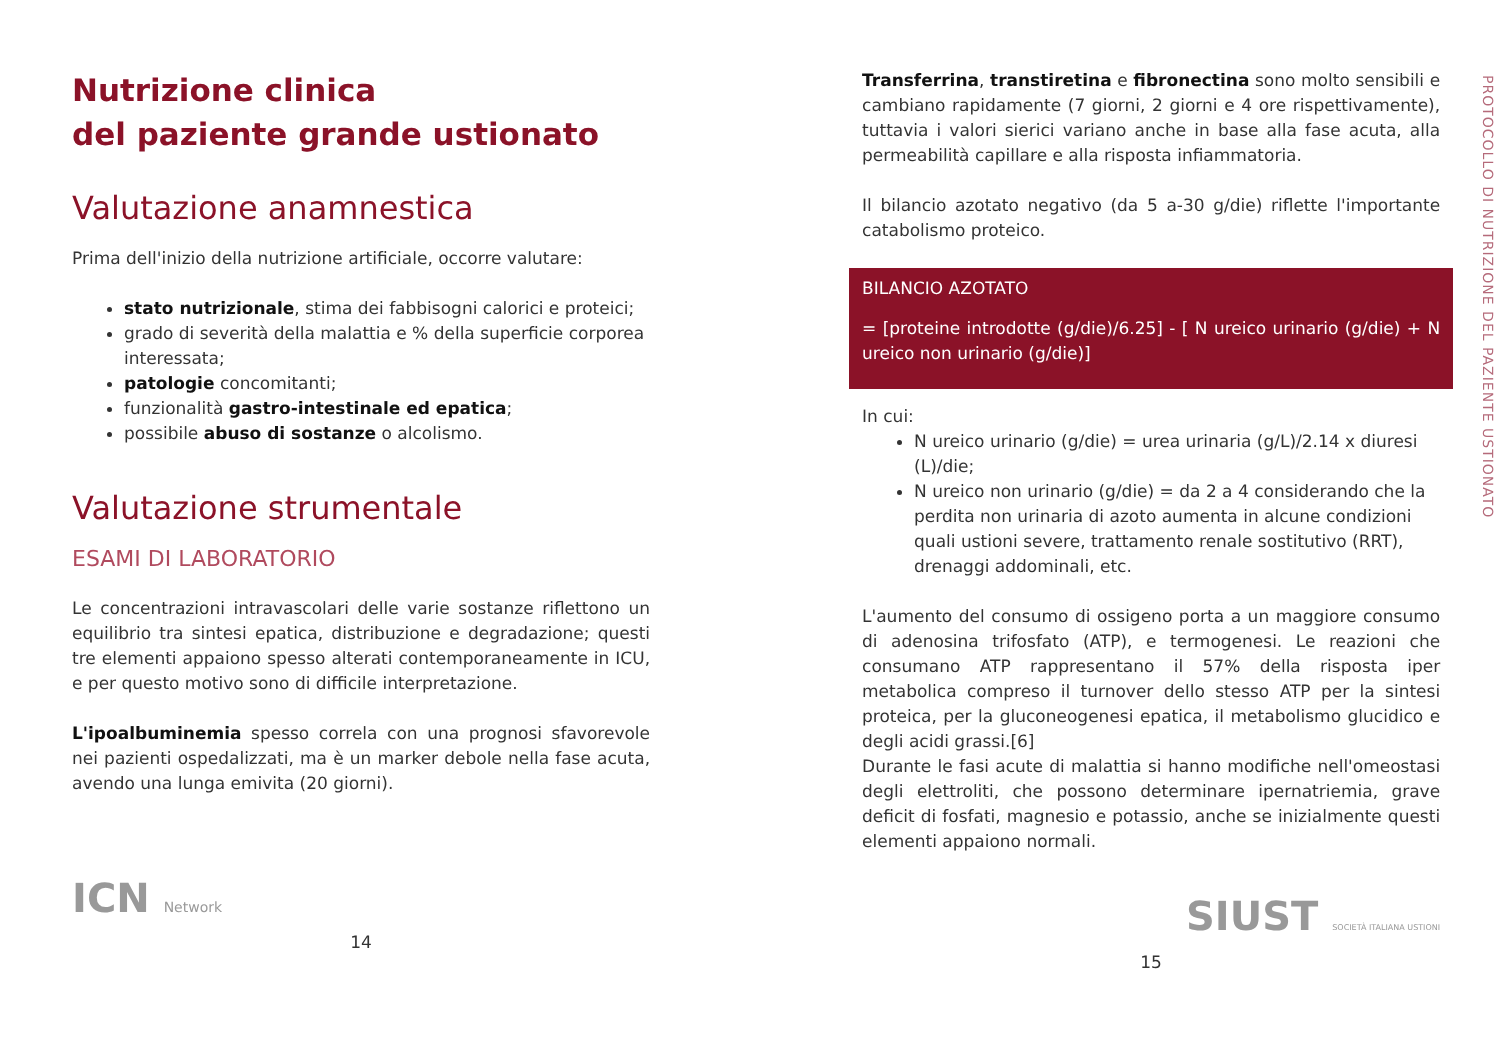Nutrizione clinica
del paziente grande ustionato
Valutazione anamnestica
Prima dell'inizio della nutrizione artificiale, occorre valutare:
stato nutrizionale, stima dei fabbisogni calorici e proteici;
grado di severità della malattia e % della superficie corporea interessata;
patologie concomitanti;
funzionalità gastro-intestinale ed epatica;
possibile abuso di sostanze o alcolismo.
Valutazione strumentale
ESAMI DI LABORATORIO
Le concentrazioni intravascolari delle varie sostanze riflettono un equilibrio tra sintesi epatica, distribuzione e degradazione; questi tre elementi appaiono spesso alterati contemporaneamente in ICU, e per questo motivo sono di difficile interpretazione.
L'ipoalbuminemia spesso correla con una prognosi sfavorevole nei pazienti ospedalizzati, ma è un marker debole nella fase acuta, avendo una lunga emivita (20 giorni).
ICN Network
14
Transferrina, transtiretina e fibronectina sono molto sensibili e cambiano rapidamente (7 giorni, 2 giorni e 4 ore rispettivamente), tuttavia i valori sierici variano anche in base alla fase acuta, alla permeabilità capillare e alla risposta infiammatoria.
Il bilancio azotato negativo (da 5 a-30 g/die) riflette l'importante catabolismo proteico.
BILANCIO AZOTATO
= [proteine introdotte (g/die)/6.25] - [ N ureico urinario (g/die) + N ureico non urinario (g/die)]
In cui:
N ureico urinario (g/die) = urea urinaria (g/L)/2.14 x diuresi (L)/die;
N ureico non urinario (g/die) = da 2 a 4 considerando che la perdita non urinaria di azoto aumenta in alcune condizioni quali ustioni severe, trattamento renale sostitutivo (RRT), drenaggi addominali, etc.
L'aumento del consumo di ossigeno porta a un maggiore consumo di adenosina trifosfato (ATP), e termogenesi. Le reazioni che consumano ATP rappresentano il 57% della risposta iper metabolica compreso il turnover dello stesso ATP per la sintesi proteica, per la gluconeogenesi epatica, il metabolismo glucidico e degli acidi grassi.[6]
Durante le fasi acute di malattia si hanno modifiche nell'omeostasi degli elettroliti, che possono determinare ipernatriemia, grave deficit di fosfati, magnesio e potassio, anche se inizialmente questi elementi appaiono normali.
SIUST SOCIETÀ ITALIANA USTIONI
15
PROTOCOLLO DI NUTRIZIONE DEL PAZIENTE USTIONATO